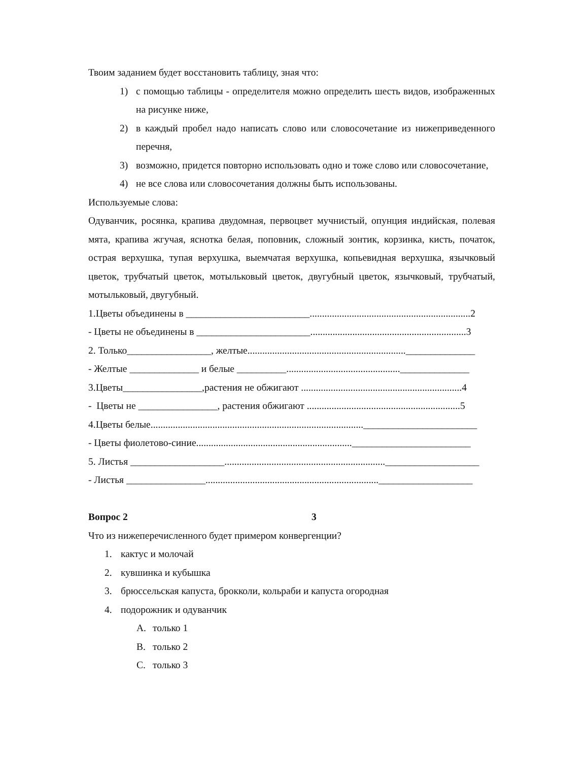Твоим заданием будет восстановить таблицу, зная что:
1) с помощью таблицы - определителя можно определить шесть видов, изображенных на рисунке ниже,
2) в каждый пробел надо написать слово или словосочетание из нижеприведенного перечня,
3) возможно, придется повторно использовать одно и тоже слово или словосочетание,
4) не все слова или словосочетания должны быть использованы.
Используемые слова:
Одуванчик, росянка, крапива двудомная, первоцвет мучнистый, опунция индийская, полевая мята, крапива жгучая, яснотка белая, поповник, сложный зонтик, корзинка, кисть, початок, острая верхушка, тупая верхушка, выемчатая верхушка, копьевидная верхушка, язычковый цветок, трубчатый цветок, мотыльковый цветок, двугубный цветок, язычковый, трубчатый, мотыльковый, двугубный.
1.Цветы объединены в _________________________.................................................................2
- Цветы не объединены в _______________________...............................................................3
2. Только_________________, желтые................................................................______________
- Желтые ______________ и белые __________..............................................______________
3.Цветы________________,растения не обжигают .................................................................4
- Цветы не ________________, растения обжигают ..............................................................5
4.Цветы белые......................................................................................_______________________
- Цветы фиолетово-синие...............................................................________________________
5. Листья ___________________.................................................................___________________
- Листья ________________......................................................................___________________
Вопрос 2 3
Что из нижеперечисленного будет примером конвергенции?
1. кактус и молочай
2. кувшинка и кубышка
3. брюссельская капуста, брокколи, кольраби и капуста огородная
4. подорожник и одуванчик
A. только 1
B. только 2
C. только 3